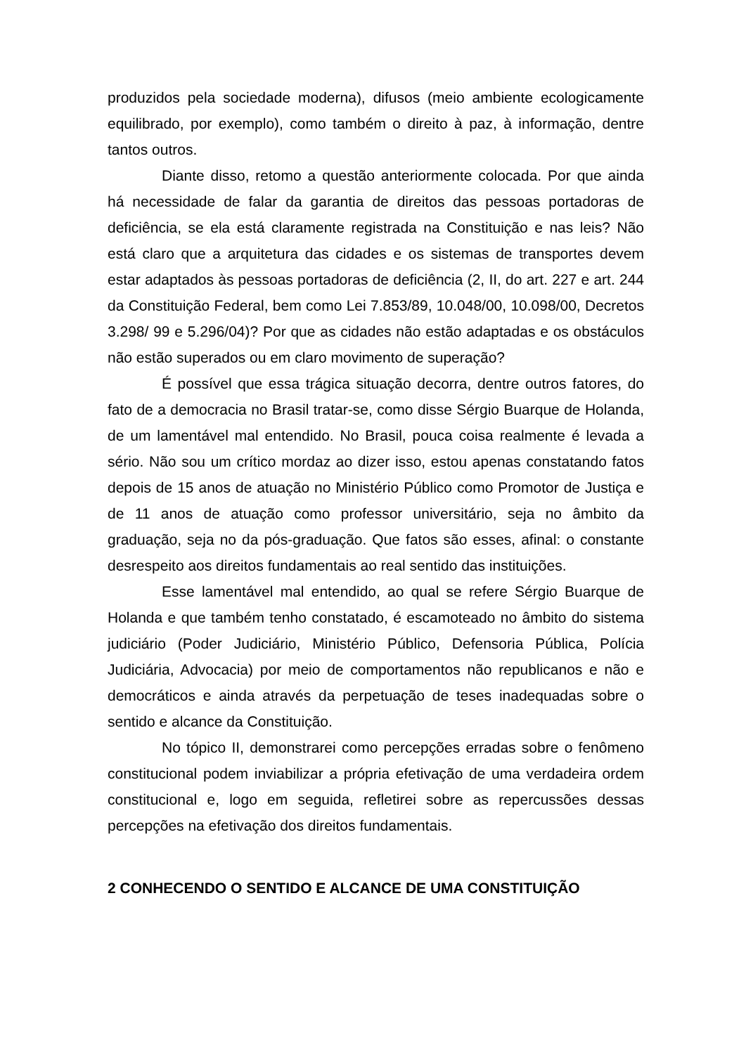produzidos pela sociedade moderna), difusos (meio ambiente ecologicamente equilibrado, por exemplo), como também o direito à paz, à informação, dentre tantos outros.
Diante disso, retomo a questão anteriormente colocada. Por que ainda há necessidade de falar da garantia de direitos das pessoas portadoras de deficiência, se ela está claramente registrada na Constituição e nas leis? Não está claro que a arquitetura das cidades e os sistemas de transportes devem estar adaptados às pessoas portadoras de deficiência (2, II, do art. 227 e art. 244 da Constituição Federal, bem como Lei 7.853/89, 10.048/00, 10.098/00, Decretos 3.298/ 99 e 5.296/04)? Por que as cidades não estão adaptadas e os obstáculos não estão superados ou em claro movimento de superação?
É possível que essa trágica situação decorra, dentre outros fatores, do fato de a democracia no Brasil tratar-se, como disse Sérgio Buarque de Holanda, de um lamentável mal entendido. No Brasil, pouca coisa realmente é levada a sério. Não sou um crítico mordaz ao dizer isso, estou apenas constatando fatos depois de 15 anos de atuação no Ministério Público como Promotor de Justiça e de 11 anos de atuação como professor universitário, seja no âmbito da graduação, seja no da pós-graduação. Que fatos são esses, afinal: o constante desrespeito aos direitos fundamentais ao real sentido das instituições.
Esse lamentável mal entendido, ao qual se refere Sérgio Buarque de Holanda e que também tenho constatado, é escamoteado no âmbito do sistema judiciário (Poder Judiciário, Ministério Público, Defensoria Pública, Polícia Judiciária, Advocacia) por meio de comportamentos não republicanos e não e democráticos e ainda através da perpetuação de teses inadequadas sobre o sentido e alcance da Constituição.
No tópico II, demonstrarei como percepções erradas sobre o fenômeno constitucional podem inviabilizar a própria efetivação de uma verdadeira ordem constitucional e, logo em seguida, refletirei sobre as repercussões dessas percepções na efetivação dos direitos fundamentais.
2 CONHECENDO O SENTIDO E ALCANCE DE UMA CONSTITUIÇÃO